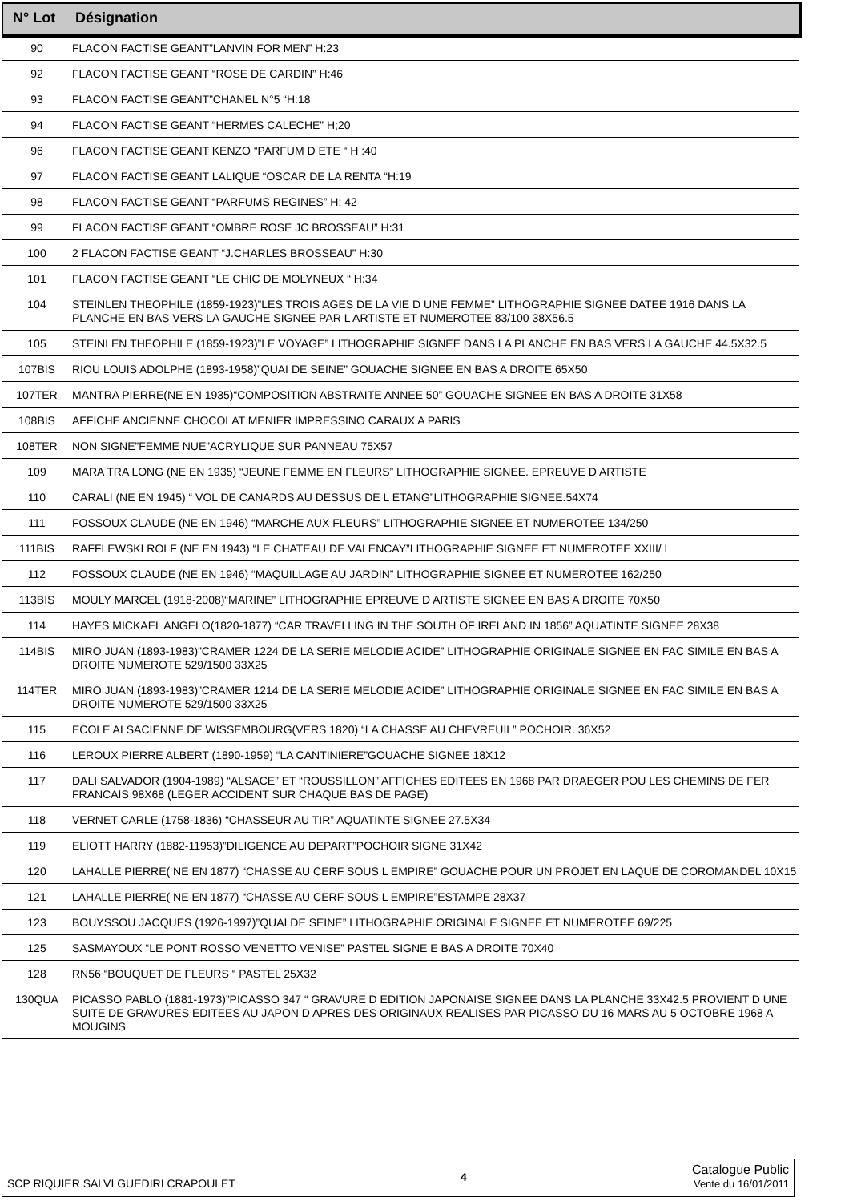| N° Lot | Désignation |
| --- | --- |
| 90 | FLACON FACTISE GEANT”LANVIN FOR MEN” H:23 |
| 92 | FLACON FACTISE GEANT “ROSE DE CARDIN” H:46 |
| 93 | FLACON FACTISE GEANT”CHANEL N°5 “H:18 |
| 94 | FLACON FACTISE GEANT “HERMES CALECHE” H;20 |
| 96 | FLACON FACTISE GEANT KENZO “PARFUM D ETE “ H :40 |
| 97 | FLACON FACTISE GEANT LALIQUE “OSCAR DE LA RENTA “H:19 |
| 98 | FLACON FACTISE GEANT “PARFUMS REGINES” H: 42 |
| 99 | FLACON FACTISE GEANT “OMBRE ROSE JC BROSSEAU” H:31 |
| 100 | 2 FLACON FACTISE GEANT “J.CHARLES BROSSEAU” H:30 |
| 101 | FLACON FACTISE GEANT “LE CHIC DE MOLYNEUX “ H:34 |
| 104 | STEINLEN THEOPHILE (1859-1923)”LES TROIS AGES DE LA VIE D UNE FEMME” LITHOGRAPHIE SIGNEE DATEE 1916 DANS LA PLANCHE EN BAS VERS LA GAUCHE SIGNEE PAR L ARTISTE ET NUMEROTEE 83/100 38X56.5 |
| 105 | STEINLEN THEOPHILE (1859-1923)”LE VOYAGE” LITHOGRAPHIE SIGNEE DANS LA PLANCHE EN BAS VERS LA GAUCHE 44.5X32.5 |
| 107BIS | RIOU LOUIS ADOLPHE (1893-1958)”QUAI DE SEINE” GOUACHE SIGNEE EN BAS A DROITE 65X50 |
| 107TER | MANTRA PIERRE(NE EN 1935)“COMPOSITION ABSTRAITE ANNEE 50” GOUACHE SIGNEE EN BAS A DROITE 31X58 |
| 108BIS | AFFICHE ANCIENNE CHOCOLAT MENIER IMPRESSINO CARAUX A PARIS |
| 108TER | NON SIGNE”FEMME NUE”ACRYLIQUE SUR PANNEAU 75X57 |
| 109 | MARA TRA LONG (NE EN 1935) “JEUNE FEMME EN FLEURS” LITHOGRAPHIE SIGNEE. EPREUVE D ARTISTE |
| 110 | CARALI (NE EN 1945) “ VOL DE CANARDS AU DESSUS DE L ETANG”LITHOGRAPHIE SIGNEE.54X74 |
| 111 | FOSSOUX CLAUDE (NE EN 1946) “MARCHE AUX FLEURS” LITHOGRAPHIE SIGNEE ET NUMEROTEE 134/250 |
| 111BIS | RAFFLEWSKI ROLF (NE EN 1943) “LE CHATEAU DE VALENCAY”LITHOGRAPHIE SIGNEE ET NUMEROTEE XXIII/ L |
| 112 | FOSSOUX CLAUDE (NE EN 1946) “MAQUILLAGE AU JARDIN” LITHOGRAPHIE SIGNEE ET NUMEROTEE 162/250 |
| 113BIS | MOULY MARCEL (1918-2008)“MARINE” LITHOGRAPHIE EPREUVE D ARTISTE SIGNEE EN BAS A DROITE 70X50 |
| 114 | HAYES MICKAEL ANGELO(1820-1877) “CAR TRAVELLING IN THE SOUTH OF IRELAND IN 1856” AQUATINTE SIGNEE 28X38 |
| 114BIS | MIRO JUAN (1893-1983)”CRAMER 1224 DE LA SERIE MELODIE ACIDE” LITHOGRAPHIE ORIGINALE SIGNEE EN FAC SIMILE EN BAS A DROITE NUMEROTE 529/1500 33X25 |
| 114TER | MIRO JUAN (1893-1983)”CRAMER 1214 DE LA SERIE MELODIE ACIDE” LITHOGRAPHIE ORIGINALE SIGNEE EN FAC SIMILE EN BAS A DROITE NUMEROTE 529/1500 33X25 |
| 115 | ECOLE ALSACIENNE DE WISSEMBOURG(VERS 1820) “LA CHASSE AU CHEVREUIL” POCHOIR. 36X52 |
| 116 | LEROUX PIERRE ALBERT (1890-1959) “LA CANTINIERE”GOUACHE SIGNEE 18X12 |
| 117 | DALI SALVADOR (1904-1989) “ALSACE” ET “ROUSSILLON” AFFICHES EDITEES EN 1968 PAR DRAEGER POU LES CHEMINS DE FER FRANCAIS 98X68 (LEGER ACCIDENT SUR CHAQUE BAS DE PAGE) |
| 118 | VERNET CARLE (1758-1836) “CHASSEUR AU TIR” AQUATINTE SIGNEE 27.5X34 |
| 119 | ELIOTT HARRY (1882-11953)”DILIGENCE AU DEPART”POCHOIR SIGNE 31X42 |
| 120 | LAHALLE PIERRE( NE EN 1877) “CHASSE AU CERF SOUS L EMPIRE” GOUACHE POUR UN PROJET EN LAQUE DE COROMANDEL 10X15 |
| 121 | LAHALLE PIERRE( NE EN 1877) “CHASSE AU CERF SOUS L EMPIRE”ESTAMPE 28X37 |
| 123 | BOUYSSOU JACQUES (1926-1997)”QUAI DE SEINE” LITHOGRAPHIE ORIGINALE SIGNEE ET NUMEROTEE 69/225 |
| 125 | SASMAYOUX “LE PONT ROSSO VENETTO VENISE” PASTEL SIGNE E BAS A DROITE 70X40 |
| 128 | RN56 “BOUQUET DE FLEURS “ PASTEL 25X32 |
| 130QUA | PICASSO PABLO (1881-1973)”PICASSO 347 “ GRAVURE D EDITION JAPONAISE SIGNEE DANS LA PLANCHE 33X42.5 PROVIENT D UNE SUITE DE GRAVURES EDITEES AU JAPON D APRES DES ORIGINAUX REALISES PAR PICASSO DU 16 MARS AU 5 OCTOBRE 1968 A MOUGINS |
SCP RIQUIER SALVI GUEDIRI CRAPOULET 4 Catalogue Public
Vente du 16/01/2011